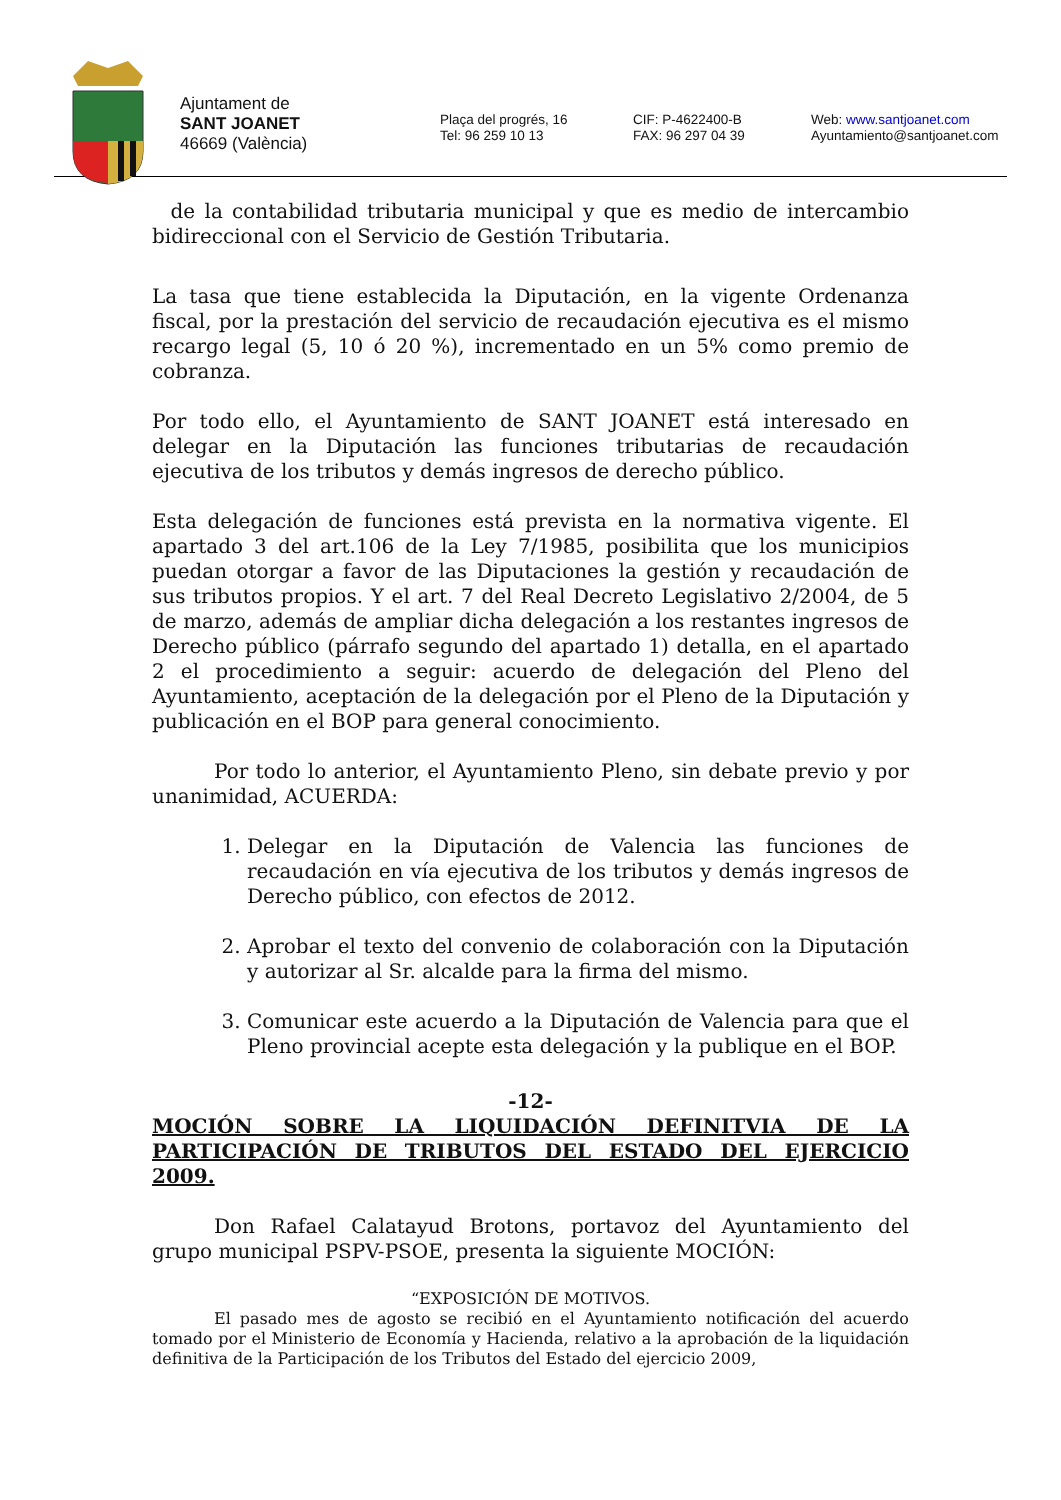Ajuntament de
SANT JOANET
46669 (València)
Plaça del progrés, 16
Tel: 96 259 10 13
CIF: P-4622400-B
FAX: 96 297 04 39
Web: www.santjoanet.com
Ayuntamiento@santjoanet.com
de la contabilidad tributaria municipal y que es medio de intercambio bidireccional con el Servicio de Gestión Tributaria.
La tasa que tiene establecida la Diputación, en la vigente Ordenanza fiscal, por la prestación del servicio de recaudación ejecutiva es el mismo recargo legal (5, 10 ó 20 %), incrementado en un 5% como premio de cobranza.
Por todo ello, el Ayuntamiento de SANT JOANET está interesado en delegar en la Diputación las funciones tributarias de recaudación ejecutiva de los tributos y demás ingresos de derecho público.
Esta delegación de funciones está prevista en la normativa vigente. El apartado 3 del art.106 de la Ley 7/1985, posibilita que los municipios puedan otorgar a favor de las Diputaciones la gestión y recaudación de sus tributos propios. Y el art. 7 del Real Decreto Legislativo 2/2004, de 5 de marzo, además de ampliar dicha delegación a los restantes ingresos de Derecho público (párrafo segundo del apartado 1) detalla, en el apartado 2 el procedimiento a seguir: acuerdo de delegación del Pleno del Ayuntamiento, aceptación de la delegación por el Pleno de la Diputación y publicación en el BOP para general conocimiento.
Por todo lo anterior, el Ayuntamiento Pleno, sin debate previo y por unanimidad, ACUERDA:
1. Delegar en la Diputación de Valencia las funciones de recaudación en vía ejecutiva de los tributos y demás ingresos de Derecho público, con efectos de 2012.
2. Aprobar el texto del convenio de colaboración con la Diputación y autorizar al Sr. alcalde para la firma del mismo.
3. Comunicar este acuerdo a la Diputación de Valencia para que el Pleno provincial acepte esta delegación y la publique en el BOP.
-12-
MOCIÓN SOBRE LA LIQUIDACIÓN DEFINITVIA DE LA
PARTICIPACIÓN DE TRIBUTOS DEL ESTADO DEL EJERCICIO 2009.
Don Rafael Calatayud Brotons, portavoz del Ayuntamiento del grupo municipal PSPV-PSOE, presenta la siguiente MOCIÓN:
“EXPOSICIÓN DE MOTIVOS.
El pasado mes de agosto se recibió en el Ayuntamiento notificación del acuerdo tomado por el Ministerio de Economía y Hacienda, relativo a la aprobación de la liquidación definitiva de la Participación de los Tributos del Estado del ejercicio 2009,